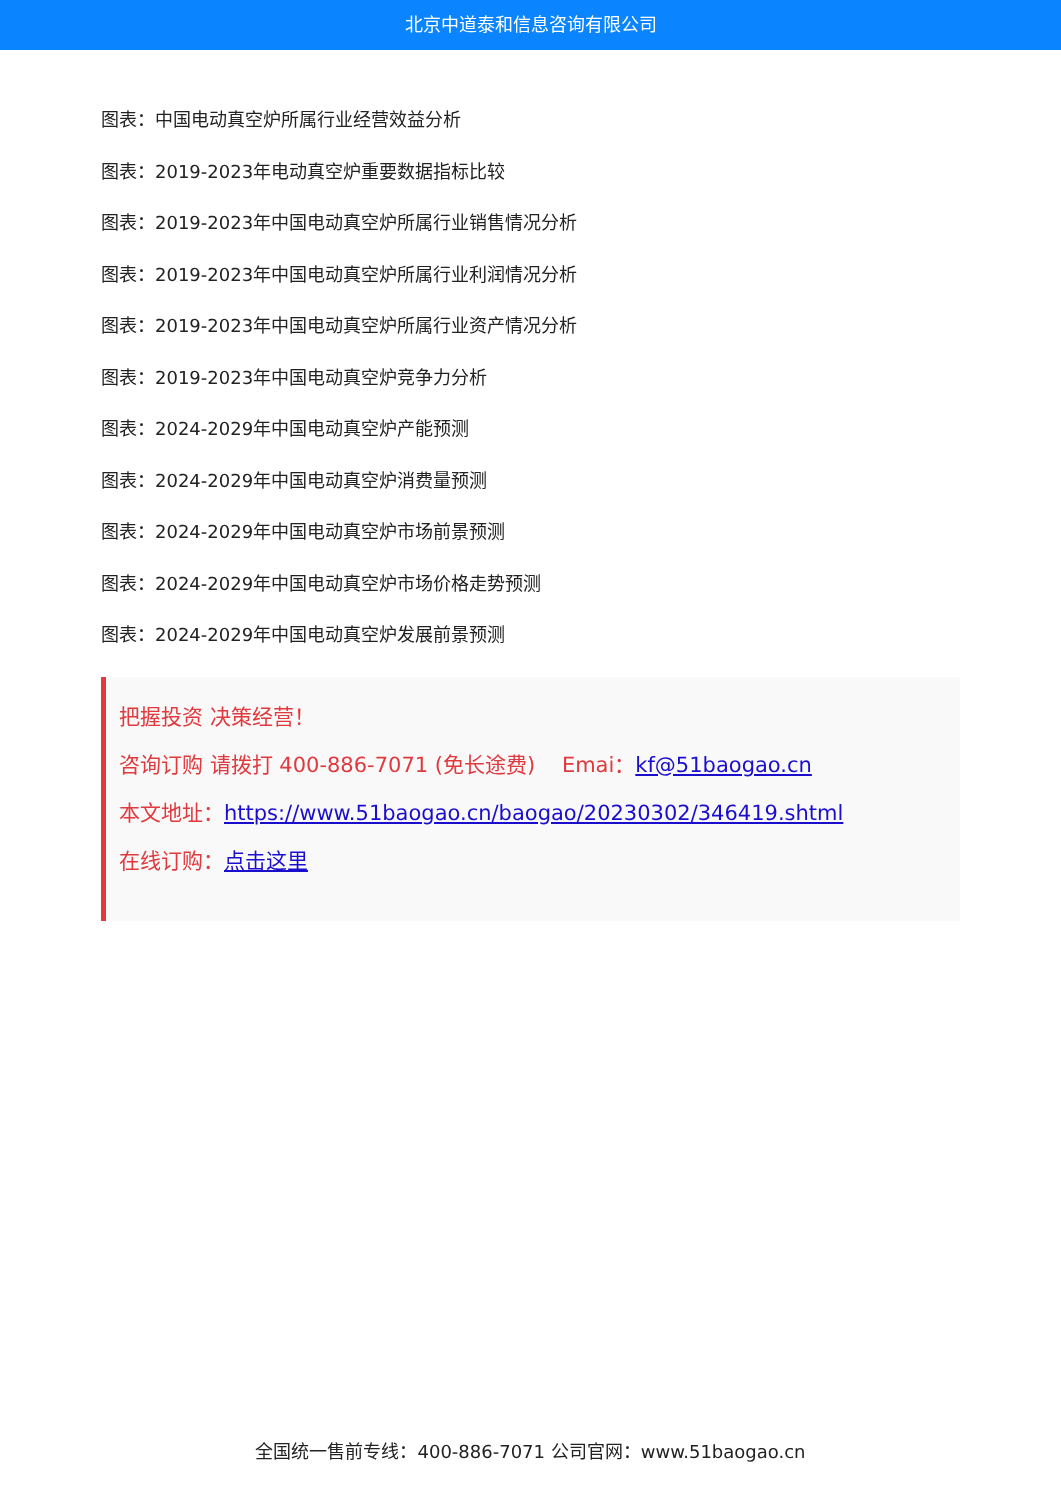北京中道泰和信息咨询有限公司
图表：中国电动真空炉所属行业经营效益分析
图表：2019-2023年电动真空炉重要数据指标比较
图表：2019-2023年中国电动真空炉所属行业销售情况分析
图表：2019-2023年中国电动真空炉所属行业利润情况分析
图表：2019-2023年中国电动真空炉所属行业资产情况分析
图表：2019-2023年中国电动真空炉竞争力分析
图表：2024-2029年中国电动真空炉产能预测
图表：2024-2029年中国电动真空炉消费量预测
图表：2024-2029年中国电动真空炉市场前景预测
图表：2024-2029年中国电动真空炉市场价格走势预测
图表：2024-2029年中国电动真空炉发展前景预测
把握投资 决策经营！
咨询订购 请拨打 400-886-7071 (免长途费) Emai：kf@51baogao.cn
本文地址：https://www.51baogao.cn/baogao/20230302/346419.shtml
在线订购：点击这里
全国统一售前专线：400-886-7071 公司官网：www.51baogao.cn